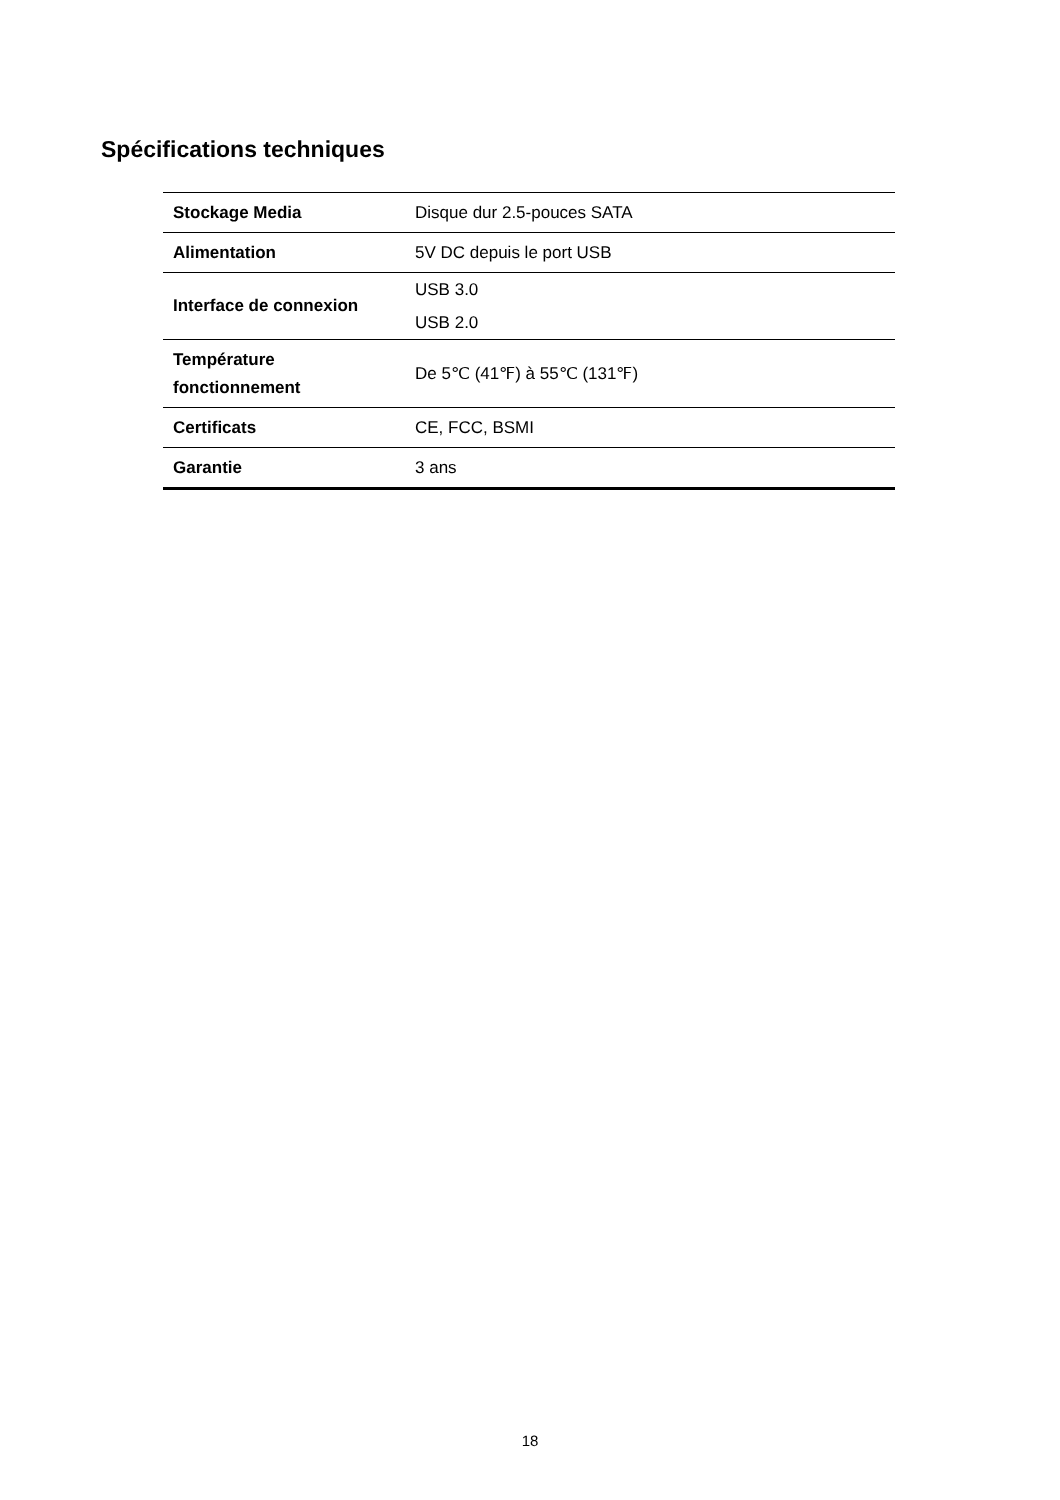Spécifications techniques
| Stockage Media | Disque dur 2.5-pouces SATA |
| Alimentation | 5V DC depuis le port USB |
| Interface de connexion | USB 3.0 USB 2.0 |
| Température fonctionnement | De 5℃ (41℉) à 55℃ (131℉) |
| Certificats | CE, FCC, BSMI |
| Garantie | 3 ans |
18